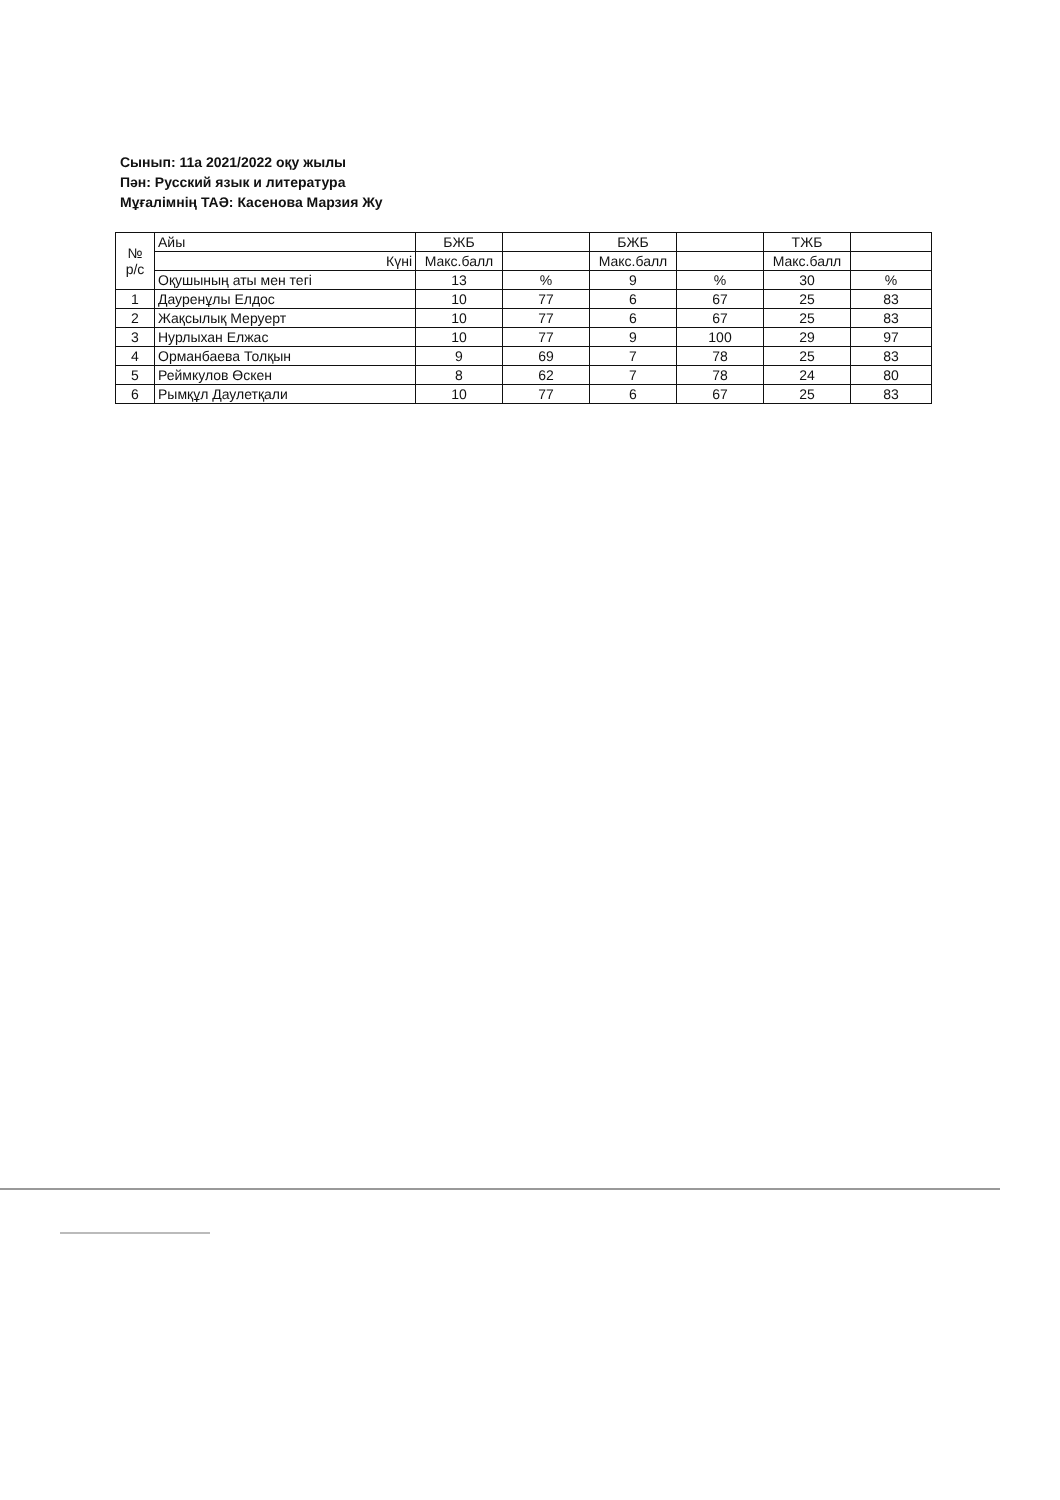Сынып: 11а 2021/2022 оқу жылы
Пән: Русский язык и литература
Мұғалімнің ТАӘ: Касенова Марзия Жу
| № р/с | Айы | БЖБ | | БЖБ | | ТЖБ | |
| | Күні | Макс.балл | | Макс.балл | | Макс.балл | |
| | Оқушының аты мен тегі | 13 | % | 9 | % | 30 | % |
| 1 | Дауренұлы Елдос | 10 | 77 | 6 | 67 | 25 | 83 |
| 2 | Жақсылық Меруерт | 10 | 77 | 6 | 67 | 25 | 83 |
| 3 | Нурлыхан Елжас | 10 | 77 | 9 | 100 | 29 | 97 |
| 4 | Орманбаева Толқын | 9 | 69 | 7 | 78 | 25 | 83 |
| 5 | Реймкулов Өскен | 8 | 62 | 7 | 78 | 24 | 80 |
| 6 | Рымқұл Даулетқали | 10 | 77 | 6 | 67 | 25 | 83 |